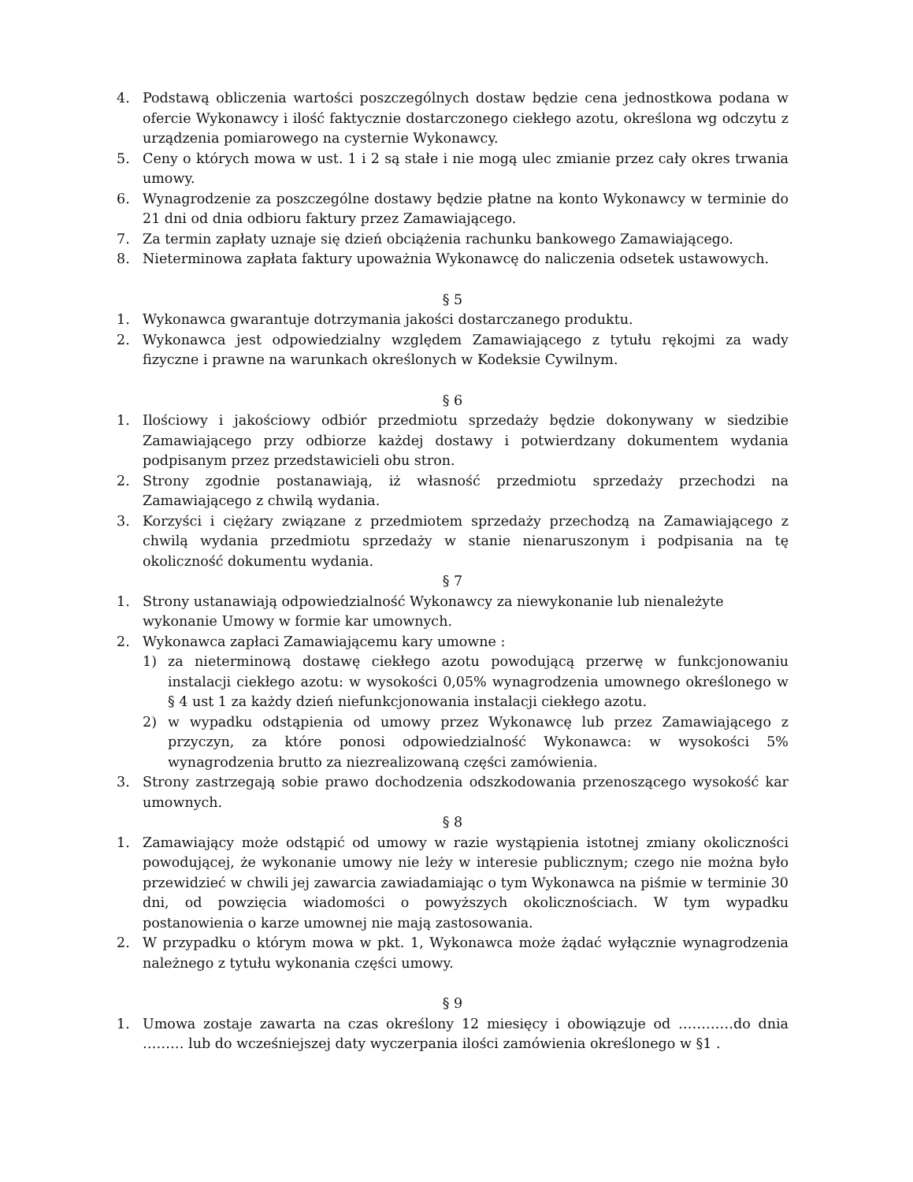4. Podstawą obliczenia wartości poszczególnych dostaw będzie cena jednostkowa podana w ofercie Wykonawcy i ilość faktycznie dostarczonego ciekłego azotu, określona wg odczytu z urządzenia pomiarowego na cysternie Wykonawcy.
5. Ceny o których mowa w ust. 1 i 2 są stałe i nie mogą ulec zmianie przez cały okres trwania umowy.
6. Wynagrodzenie za poszczególne dostawy będzie płatne na konto Wykonawcy w terminie do 21 dni od dnia odbioru faktury przez Zamawiającego.
7. Za termin zapłaty uznaje się dzień obciążenia rachunku bankowego Zamawiającego.
8. Nieterminowa zapłata faktury upoważnia Wykonawcę do naliczenia odsetek ustawowych.
§ 5
1. Wykonawca gwarantuje dotrzymania jakości dostarczanego produktu.
2. Wykonawca jest odpowiedzialny względem Zamawiającego z tytułu rękojmi za wady fizyczne i prawne na warunkach określonych w Kodeksie Cywilnym.
§ 6
1. Ilościowy i jakościowy odbiór przedmiotu sprzedaży będzie dokonywany w siedzibie Zamawiającego przy odbiorze każdej dostawy i potwierdzany dokumentem wydania podpisanym przez przedstawicieli obu stron.
2. Strony zgodnie postanawiają, iż własność przedmiotu sprzedaży przechodzi na Zamawiającego z chwilą wydania.
3. Korzyści i ciężary związane z przedmiotem sprzedaży przechodzą na Zamawiającego z chwilą wydania przedmiotu sprzedaży w stanie nienaruszonym i podpisania na tę okoliczność dokumentu wydania.
§ 7
1. Strony ustanawiają odpowiedzialność Wykonawcy za niewykonanie lub nienależyte wykonanie Umowy w formie kar umownych.
2. Wykonawca zapłaci Zamawiającemu kary umowne :
1) za nieterminową dostawę ciekłego azotu powodującą przerwę w funkcjonowaniu instalacji ciekłego azotu: w wysokości 0,05% wynagrodzenia umownego określonego w § 4 ust 1 za każdy dzień niefunkcjonowania instalacji ciekłego azotu.
2) w wypadku odstąpienia od umowy przez Wykonawcę lub przez Zamawiającego z przyczyn, za które ponosi odpowiedzialność Wykonawca: w wysokości 5% wynagrodzenia brutto za niezrealizowaną części zamówienia.
3. Strony zastrzegają sobie prawo dochodzenia odszkodowania przenoszącego wysokość kar umownych.
§ 8
1. Zamawiający może odstąpić od umowy w razie wystąpienia istotnej zmiany okoliczności powodującej, że wykonanie umowy nie leży w interesie publicznym; czego nie można było przewidzieć w chwili jej zawarcia zawiadamiając o tym Wykonawca na piśmie w terminie 30 dni, od powzięcia wiadomości o powyższych okolicznościach. W tym wypadku postanowienia o karze umownej nie mają zastosowania.
2. W przypadku o którym mowa w pkt. 1, Wykonawca może żądać wyłącznie wynagrodzenia należnego z tytułu wykonania części umowy.
§ 9
1. Umowa zostaje zawarta na czas określony 12 miesięcy i obowiązuje od …………do dnia ……… lub do wcześniejszej daty wyczerpania ilości zamówienia określonego w §1 .